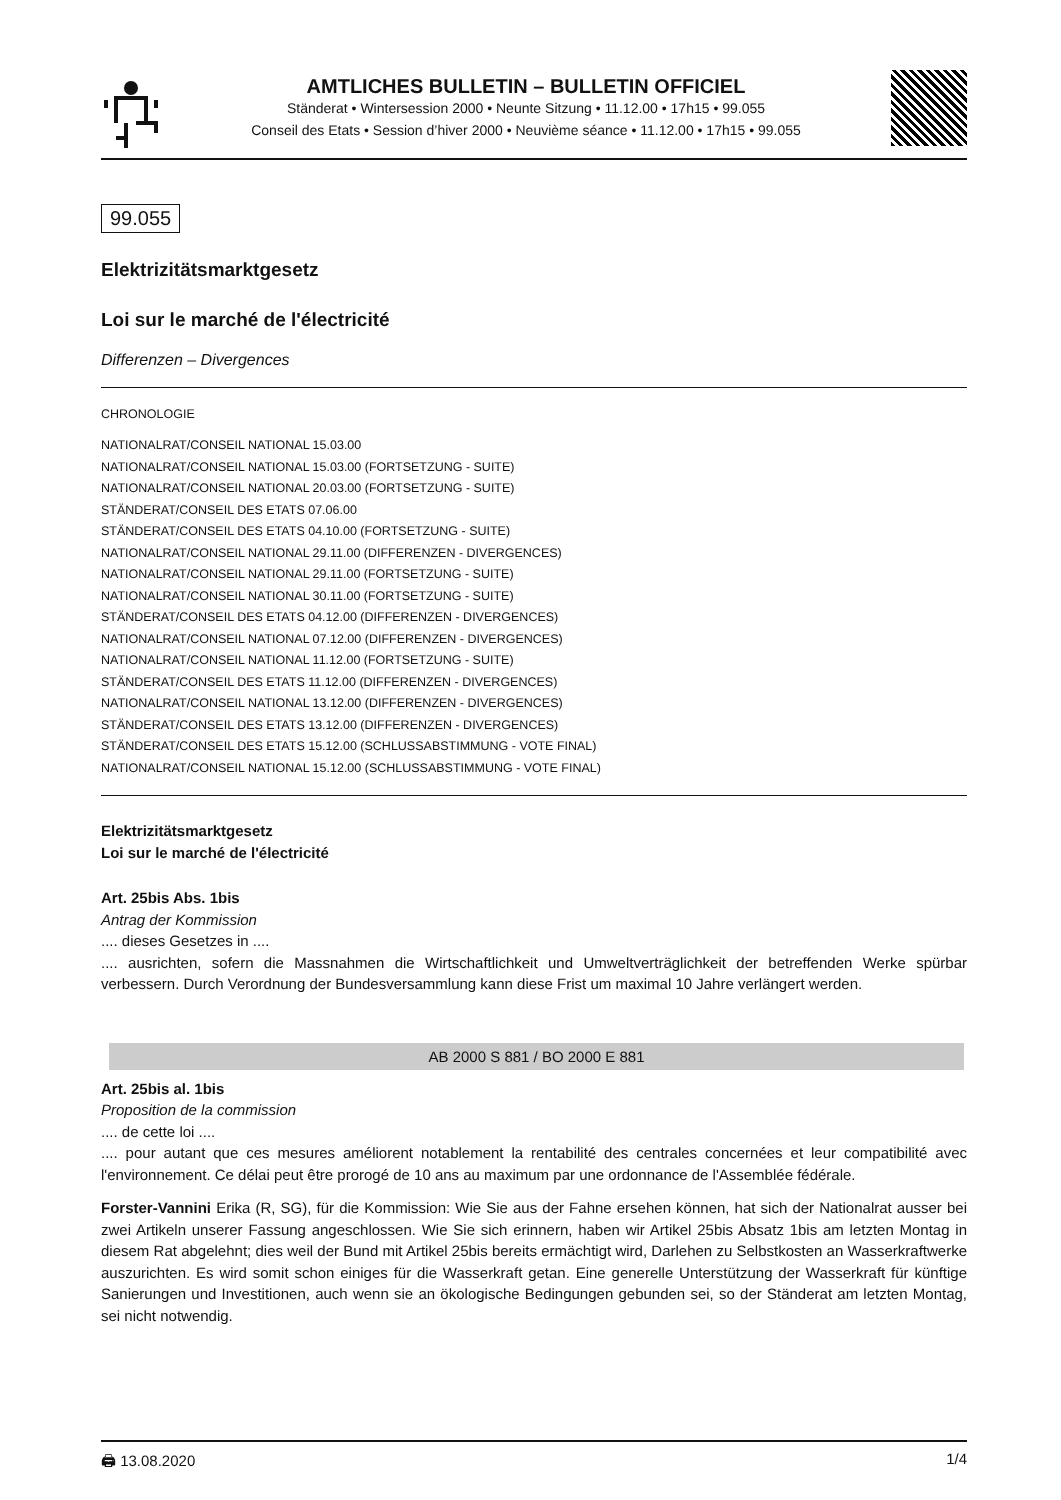AMTLICHES BULLETIN – BULLETIN OFFICIEL
Ständerat • Wintersession 2000 • Neunte Sitzung • 11.12.00 • 17h15 • 99.055
Conseil des Etats • Session d’hiver 2000 • Neuvième séance • 11.12.00 • 17h15 • 99.055
99.055
Elektrizitätsmarktgesetz
Loi sur le marché de l'électricité
Differenzen – Divergences
CHRONOLOGIE
NATIONALRAT/CONSEIL NATIONAL 15.03.00
NATIONALRAT/CONSEIL NATIONAL 15.03.00 (FORTSETZUNG - SUITE)
NATIONALRAT/CONSEIL NATIONAL 20.03.00 (FORTSETZUNG - SUITE)
STÄNDERAT/CONSEIL DES ETATS 07.06.00
STÄNDERAT/CONSEIL DES ETATS 04.10.00 (FORTSETZUNG - SUITE)
NATIONALRAT/CONSEIL NATIONAL 29.11.00 (DIFFERENZEN - DIVERGENCES)
NATIONALRAT/CONSEIL NATIONAL 29.11.00 (FORTSETZUNG - SUITE)
NATIONALRAT/CONSEIL NATIONAL 30.11.00 (FORTSETZUNG - SUITE)
STÄNDERAT/CONSEIL DES ETATS 04.12.00 (DIFFERENZEN - DIVERGENCES)
NATIONALRAT/CONSEIL NATIONAL 07.12.00 (DIFFERENZEN - DIVERGENCES)
NATIONALRAT/CONSEIL NATIONAL 11.12.00 (FORTSETZUNG - SUITE)
STÄNDERAT/CONSEIL DES ETATS 11.12.00 (DIFFERENZEN - DIVERGENCES)
NATIONALRAT/CONSEIL NATIONAL 13.12.00 (DIFFERENZEN - DIVERGENCES)
STÄNDERAT/CONSEIL DES ETATS 13.12.00 (DIFFERENZEN - DIVERGENCES)
STÄNDERAT/CONSEIL DES ETATS 15.12.00 (SCHLUSSABSTIMMUNG - VOTE FINAL)
NATIONALRAT/CONSEIL NATIONAL 15.12.00 (SCHLUSSABSTIMMUNG - VOTE FINAL)
Elektrizitätsmarktgesetz
Loi sur le marché de l'électricité
Art. 25bis Abs. 1bis
Antrag der Kommission
.... dieses Gesetzes in ....
.... ausrichten, sofern die Massnahmen die Wirtschaftlichkeit und Umweltverträglichkeit der betreffenden Werke spürbar verbessern. Durch Verordnung der Bundesversammlung kann diese Frist um maximal 10 Jahre verlängert werden.
AB 2000 S 881 / BO 2000 E 881
Art. 25bis al. 1bis
Proposition de la commission
.... de cette loi ....
.... pour autant que ces mesures améliorent notablement la rentabilité des centrales concernées et leur compatibilité avec l'environnement. Ce délai peut être prorogé de 10 ans au maximum par une ordonnance de l'Assemblée fédérale.
Forster-Vannini Erika (R, SG), für die Kommission: Wie Sie aus der Fahne ersehen können, hat sich der Nationalrat ausser bei zwei Artikeln unserer Fassung angeschlossen. Wie Sie sich erinnern, haben wir Artikel 25bis Absatz 1bis am letzten Montag in diesem Rat abgelehnt; dies weil der Bund mit Artikel 25bis bereits ermächtigt wird, Darlehen zu Selbstkosten an Wasserkraftwerke auszurichten. Es wird somit schon einiges für die Wasserkraft getan. Eine generelle Unterstützung der Wasserkraft für künftige Sanierungen und Investitionen, auch wenn sie an ökologische Bedingungen gebunden sei, so der Ständerat am letzten Montag, sei nicht notwendig.
🖨 13.08.2020 1/4